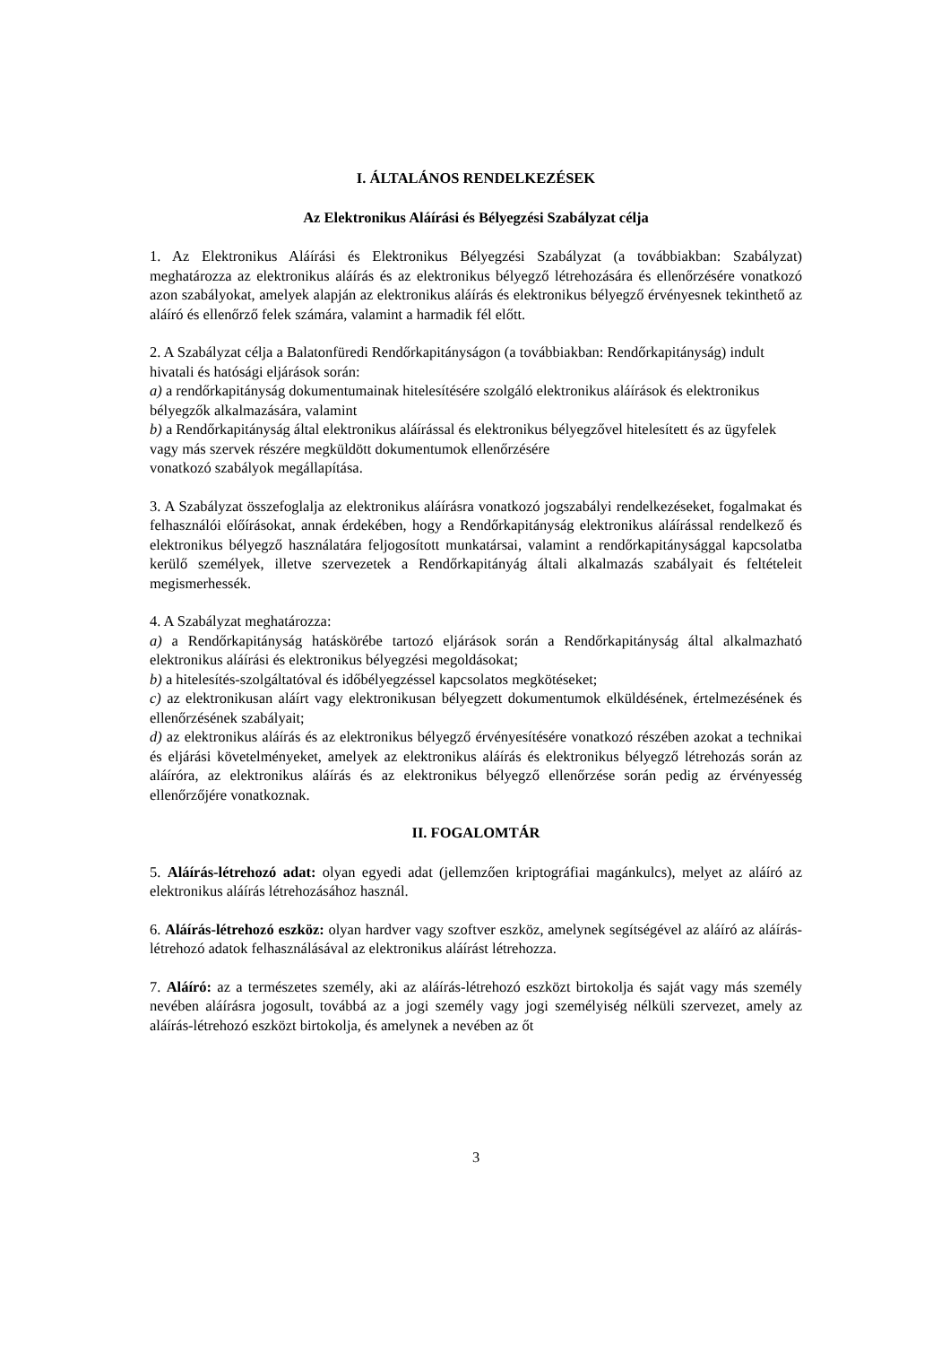I. ÁLTALÁNOS RENDELKEZÉSEK
Az Elektronikus Aláírási és Bélyegzési Szabályzat célja
1. Az Elektronikus Aláírási és Elektronikus Bélyegzési Szabályzat (a továbbiakban: Szabályzat) meghatározza az elektronikus aláírás és az elektronikus bélyegző létrehozására és ellenőrzésére vonatkozó azon szabályokat, amelyek alapján az elektronikus aláírás és elektronikus bélyegző érvényesnek tekinthető az aláíró és ellenőrző felek számára, valamint a harmadik fél előtt.
2. A Szabályzat célja a Balatonfüredi Rendőrkapitányságon (a továbbiakban: Rendőrkapitányság) indult hivatali és hatósági eljárások során:
a) a rendőrkapitányság dokumentumainak hitelesítésére szolgáló elektronikus aláírások és elektronikus bélyegzők alkalmazására, valamint
b) a Rendőrkapitányság által elektronikus aláírással és elektronikus bélyegzővel hitelesített és az ügyfelek vagy más szervek részére megküldött dokumentumok ellenőrzésére
vonatkozó szabályok megállapítása.
3. A Szabályzat összefoglalja az elektronikus aláírásra vonatkozó jogszabályi rendelkezéseket, fogalmakat és felhasználói előírásokat, annak érdekében, hogy a Rendőrkapitányság elektronikus aláírással rendelkező és elektronikus bélyegző használatára feljogosított munkatársai, valamint a rendőrkapitánysággal kapcsolatba kerülő személyek, illetve szervezetek a Rendőrkapitányág általi alkalmazás szabályait és feltételeit megismerhessék.
4. A Szabályzat meghatározza:
a) a Rendőrkapitányság hatáskörébe tartozó eljárások során a Rendőrkapitányság által alkalmazható elektronikus aláírási és elektronikus bélyegzési megoldásokat;
b) a hitelesítés-szolgáltatóval és időbélyegzéssel kapcsolatos megkötéseket;
c) az elektronikusan aláírt vagy elektronikusan bélyegzett dokumentumok elküldésének, értelmezésének és ellenőrzésének szabályait;
d) az elektronikus aláírás és az elektronikus bélyegző érvényesítésére vonatkozó részében azokat a technikai és eljárási követelményeket, amelyek az elektronikus aláírás és elektronikus bélyegző létrehozás során az aláíróra, az elektronikus aláírás és az elektronikus bélyegző ellenőrzése során pedig az érvényesség ellenőrzőjére vonatkoznak.
II. FOGALOMTÁR
5. Aláírás-létrehozó adat: olyan egyedi adat (jellemzően kriptográfiai magánkulcs), melyet az aláíró az elektronikus aláírás létrehozásához használ.
6. Aláírás-létrehozó eszköz: olyan hardver vagy szoftver eszköz, amelynek segítségével az aláíró az aláírás-létrehozó adatok felhasználásával az elektronikus aláírást létrehozza.
7. Aláíró: az a természetes személy, aki az aláírás-létrehozó eszközt birtokolja és saját vagy más személy nevében aláírásra jogosult, továbbá az a jogi személy vagy jogi személyiség nélküli szervezet, amely az aláírás-létrehozó eszközt birtokolja, és amelynek a nevében az őt
3